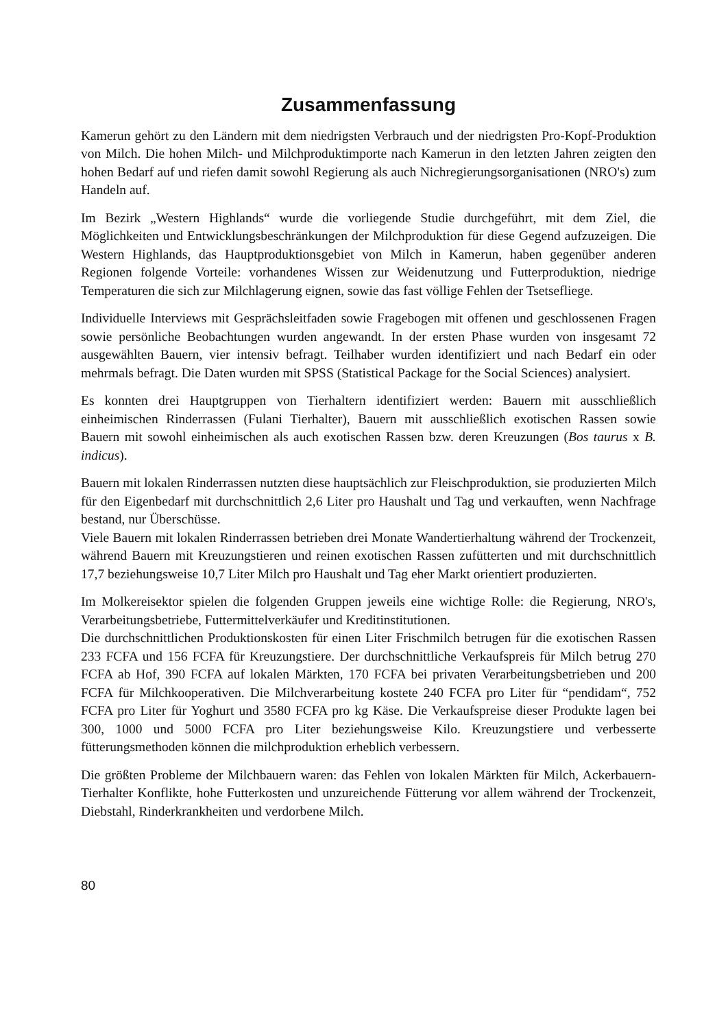Zusammenfassung
Kamerun gehört zu den Ländern mit dem niedrigsten Verbrauch und der niedrigsten Pro-Kopf-Produktion von Milch. Die hohen Milch- und Milchproduktimporte nach Kamerun in den letzten Jahren zeigten den hohen Bedarf auf und riefen damit sowohl Regierung als auch Nichregierungsorganisationen (NRO's) zum Handeln auf.
Im Bezirk „Western Highlands“ wurde die vorliegende Studie durchgeführt, mit dem Ziel, die Möglichkeiten und Entwicklungsbeschränkungen der Milchproduktion für diese Gegend aufzuzeigen. Die Western Highlands, das Hauptproduktionsgebiet von Milch in Kamerun, haben gegenüber anderen Regionen folgende Vorteile: vorhandenes Wissen zur Weidenutzung und Futterproduktion, niedrige Temperaturen die sich zur Milchlagerung eignen, sowie das fast völlige Fehlen der Tsetsefliege.
Individuelle Interviews mit Gesprächsleitfaden sowie Fragebogen mit offenen und geschlossenen Fragen sowie persönliche Beobachtungen wurden angewandt. In der ersten Phase wurden von insgesamt 72 ausgewählten Bauern, vier intensiv befragt. Teilhaber wurden identifiziert und nach Bedarf ein oder mehrmals befragt. Die Daten wurden mit SPSS (Statistical Package for the Social Sciences) analysiert.
Es konnten drei Hauptgruppen von Tierhaltern identifiziert werden: Bauern mit ausschließlich einheimischen Rinderrassen (Fulani Tierhalter), Bauern mit ausschließlich exotischen Rassen sowie Bauern mit sowohl einheimischen als auch exotischen Rassen bzw. deren Kreuzungen (Bos taurus x B. indicus).
Bauern mit lokalen Rinderrassen nutzten diese hauptsächlich zur Fleischproduktion, sie produzierten Milch für den Eigenbedarf mit durchschnittlich 2,6 Liter pro Haushalt und Tag und verkauften, wenn Nachfrage bestand, nur Überschüsse.
Viele Bauern mit lokalen Rinderrassen betrieben drei Monate Wandertierhaltung während der Trockenzeit, während Bauern mit Kreuzungstieren und reinen exotischen Rassen zufütterten und mit durchschnittlich 17,7 beziehungsweise 10,7 Liter Milch pro Haushalt und Tag eher Markt orientiert produzierten.
Im Molkereisektor spielen die folgenden Gruppen jeweils eine wichtige Rolle: die Regierung, NRO's, Verarbeitungsbetriebe, Futtermittelverkäufer und Kreditinstitutionen.
Die durchschnittlichen Produktionskosten für einen Liter Frischmilch betrugen für die exotischen Rassen 233 FCFA und 156 FCFA für Kreuzungstiere. Der durchschnittliche Verkaufspreis für Milch betrug 270 FCFA ab Hof, 390 FCFA auf lokalen Märkten, 170 FCFA bei privaten Verarbeitungsbetrieben und 200 FCFA für Milchkooperativen. Die Milchverarbeitung kostete 240 FCFA pro Liter für “pendidam“, 752 FCFA pro Liter für Yoghurt und 3580 FCFA pro kg Käse. Die Verkaufspreise dieser Produkte lagen bei 300, 1000 und 5000 FCFA pro Liter beziehungsweise Kilo. Kreuzungstiere und verbesserte fütterungsmethoden können die milchproduktion erheblich verbessern.
Die größten Probleme der Milchbauern waren: das Fehlen von lokalen Märkten für Milch, Ackerbauern-Tierhalter Konflikte, hohe Futterkosten und unzureichende Fütterung vor allem während der Trockenzeit, Diebstahl, Rinderkrankheiten und verdorbene Milch.
80